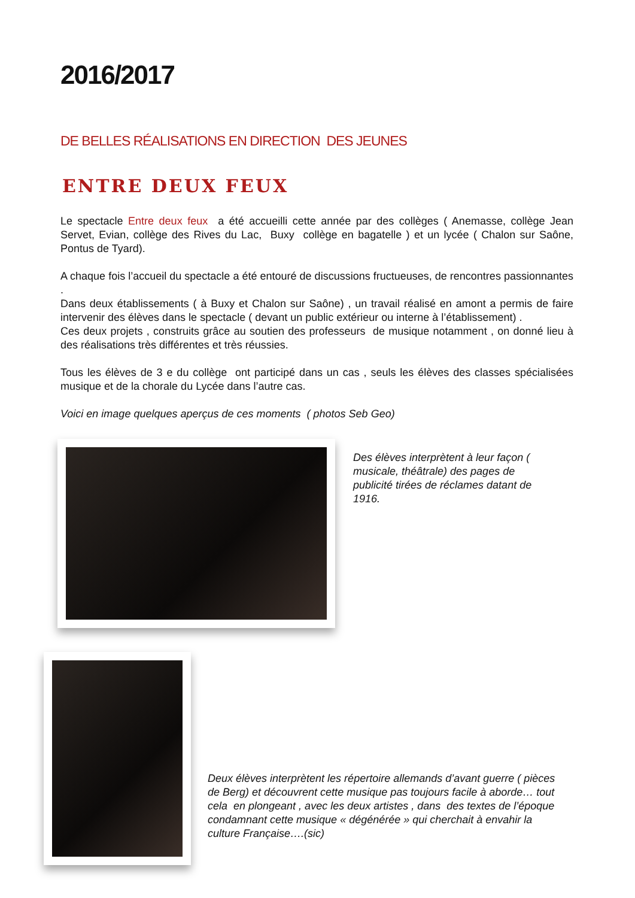2016/2017
DE BELLES RÉALISATIONS EN DIRECTION DES JEUNES
ENTRE DEUX FEUX
Le spectacle Entre deux feux a été accueilli cette année par des collèges ( Anemasse, collège Jean Servet, Evian, collège des Rives du Lac, Buxy collège en bagatelle ) et un lycée ( Chalon sur Saône, Pontus de Tyard).
A chaque fois l’accueil du spectacle a été entouré de discussions fructueuses, de rencontres passionnantes .
Dans deux établissements ( à Buxy et Chalon sur Saône) , un travail réalisé en amont a permis de faire intervenir des élèves dans le spectacle ( devant un public extérieur ou interne à l’établissement) .
Ces deux projets , construits grâce au soutien des professeurs de musique notamment , on donné lieu à des réalisations très différentes et très réussies.
Tous les élèves de 3 e du collège ont participé dans un cas , seuls les élèves des classes spécialisées musique et de la chorale du Lycée dans l’autre cas.
Voici en image quelques aperçus de ces moments ( photos Seb Geo)
Des élèves interprètent à leur façon ( musicale, théâtrale) des pages de publicité tirées de réclames datant de 1916.
Deux élèves interprètent les répertoire allemands d’avant guerre ( pièces de Berg) et découvrent cette musique pas toujours facile à aborde… tout cela en plongeant , avec les deux artistes , dans des textes de l’époque condamnant cette musique « dégénérée » qui cherchait à envahir la culture Française….(sic)